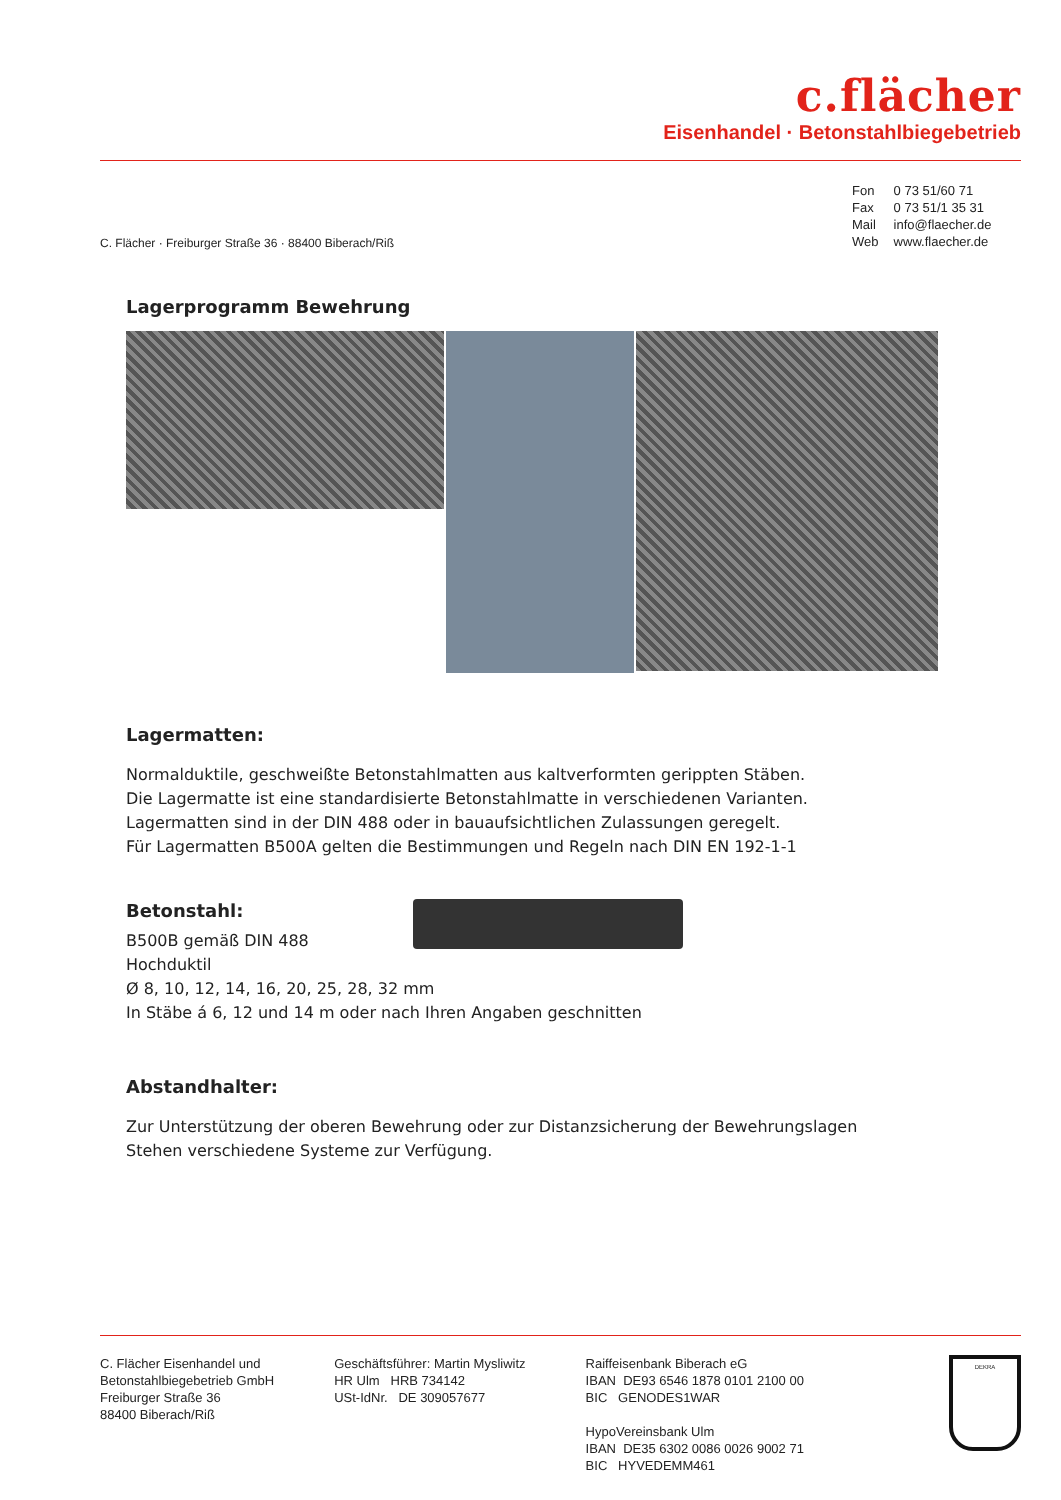c.flächer
Eisenhandel · Betonstahlbiegebetrieb
Fon 0 73 51/60 71
Fax 0 73 51/1 35 31
Mail info@flaecher.de
Web www.flaecher.de
C. Flächer · Freiburger Straße 36 · 88400 Biberach/Riß
Lagerprogramm Bewehrung
Lagermatten:
Normalduktile, geschweißte Betonstahlmatten aus kaltverformten gerippten Stäben.
Die Lagermatte ist eine standardisierte Betonstahlmatte in verschiedenen Varianten.
Lagermatten sind in der DIN 488 oder in bauaufsichtlichen Zulassungen geregelt.
Für Lagermatten B500A gelten die Bestimmungen und Regeln nach DIN EN 192-1-1
Betonstahl:
B500B gemäß DIN 488
Hochduktil
Ø 8, 10, 12, 14, 16, 20, 25, 28, 32 mm
In Stäbe á 6, 12 und 14 m oder nach Ihren Angaben geschnitten
Abstandhalter:
Zur Unterstützung der oberen Bewehrung oder zur Distanzsicherung der Bewehrungslagen
Stehen verschiedene Systeme zur Verfügung.
C. Flächer Eisenhandel und
Betonstahlbiegebetrieb GmbH
Freiburger Straße 36
88400 Biberach/Riß
Geschäftsführer: Martin Mysliwitz
HR Ulm HRB 734142
USt-IdNr. DE 309057677
Raiffeisenbank Biberach eG
IBAN DE93 6546 1878 0101 2100 00
BIC GENODES1WAR
HypoVereinsbank Ulm
IBAN DE35 6302 0086 0026 9002 71
BIC HYVEDEMM461
DEKRA